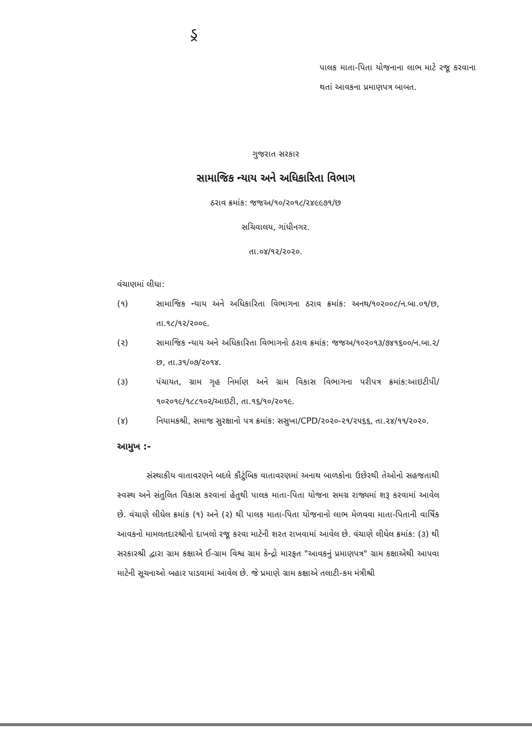ડ્ર
પાલક માતા-પિતા યોજનાના લાભ માટે રજૂ કરવાના થતાં આવકના પ્રમાણપત્ર બાબત.
ગુજરાત સરકાર
સામાજિક ન્યાય અને અધિકારિતા વિભાગ
ઠરાવ ક્રમાંક: જજઅ/૧૦/૨૦૧૮/૨૪૯૯૭૧/છ
સચિવાલય, ગાંધીનગર.
તા.૦૪/૧૨/૨૦૨૦.
વંચાણમાં લીધા:
(૧) સામાજિક ન્યાય અને અધિકારિતા વિભાગના ઠરાવ ક્રમાંક: અનથ/૧૦૨૦૦૮/ન.બા.૦૧/છ, તા.૧૮/૧૨/૨૦૦૯.
(૨) સામાજિક ન્યાય અને અધિકારિતા વિભાગનો ઠરાવ ક્રમાંક: જજઅ/૧૦૨૦૧૩/૭૪૧૬૦૦/ન.બા.૨/છ, તા.૩૧/૦૭/૨૦૧૪.
(૩) પંચાયત, ગ્રામ ગૃહ નિર્માણ અને ગ્રામ વિકાસ વિભાગના પરીપત્ર ક્રમાંક:આઇટીપી/૧૦૨૦૧૯/૧૮૮૧૦૨/આઇટી, તા.૧૬/૧૦/૨૦૧૯.
(૪) નિયામકશ્રી, સમાજ સુરક્ષાનો પત્ર ક્રમાંક: સસુખા/CPD/૨૦૨૦-૨૧/૨૫૬૬, તા.૨૪/૧૧/૨૦૨૦.
આમુખ :-
સંસ્થાકીય વાતાવરણને બદલે કૌટુંબિક વાતાવરણમાં અનાથ બાળકોના ઉછેરથી તેઓનો સહજતાથી સ્વસ્થ અને સંતુલિત વિકાસ કરવાનાં હેતુથી પાલક માતા-પિતા યોજના સમગ્ર રાજ્યમાં શરૂ કરવામાં આવેલ છે. વંચાણે લીધેલ ક્રમાંક (૧) અને (૨) થી પાલક માતા-પિતા યોજનાનો લાભ મેળવવા માતા-પિતાની વાર્ષિક આવકનો મામલતદારશ્રીનો દાખલો રજૂ કરવા માટેની શરત રાખવામાં આવેલ છે. વંચાણે લીધેલ ક્રમાંક: (૩) થી સરકારશ્રી દ્વારા ગ્રામ કક્ષાએ ઈ-ગ્રામ વિશ્વ ગ્રામ કેન્દ્રો મારફત "આવકનું પ્રમાણપત્ર" ગ્રામ કક્ષાએથી આપવા માટેની સૂચનાઓ બહાર પાડવામાં આવેલ છે. જે પ્રમાણે ગ્રામ કક્ષાએ તલાટી-કમ મંત્રીશ્રી